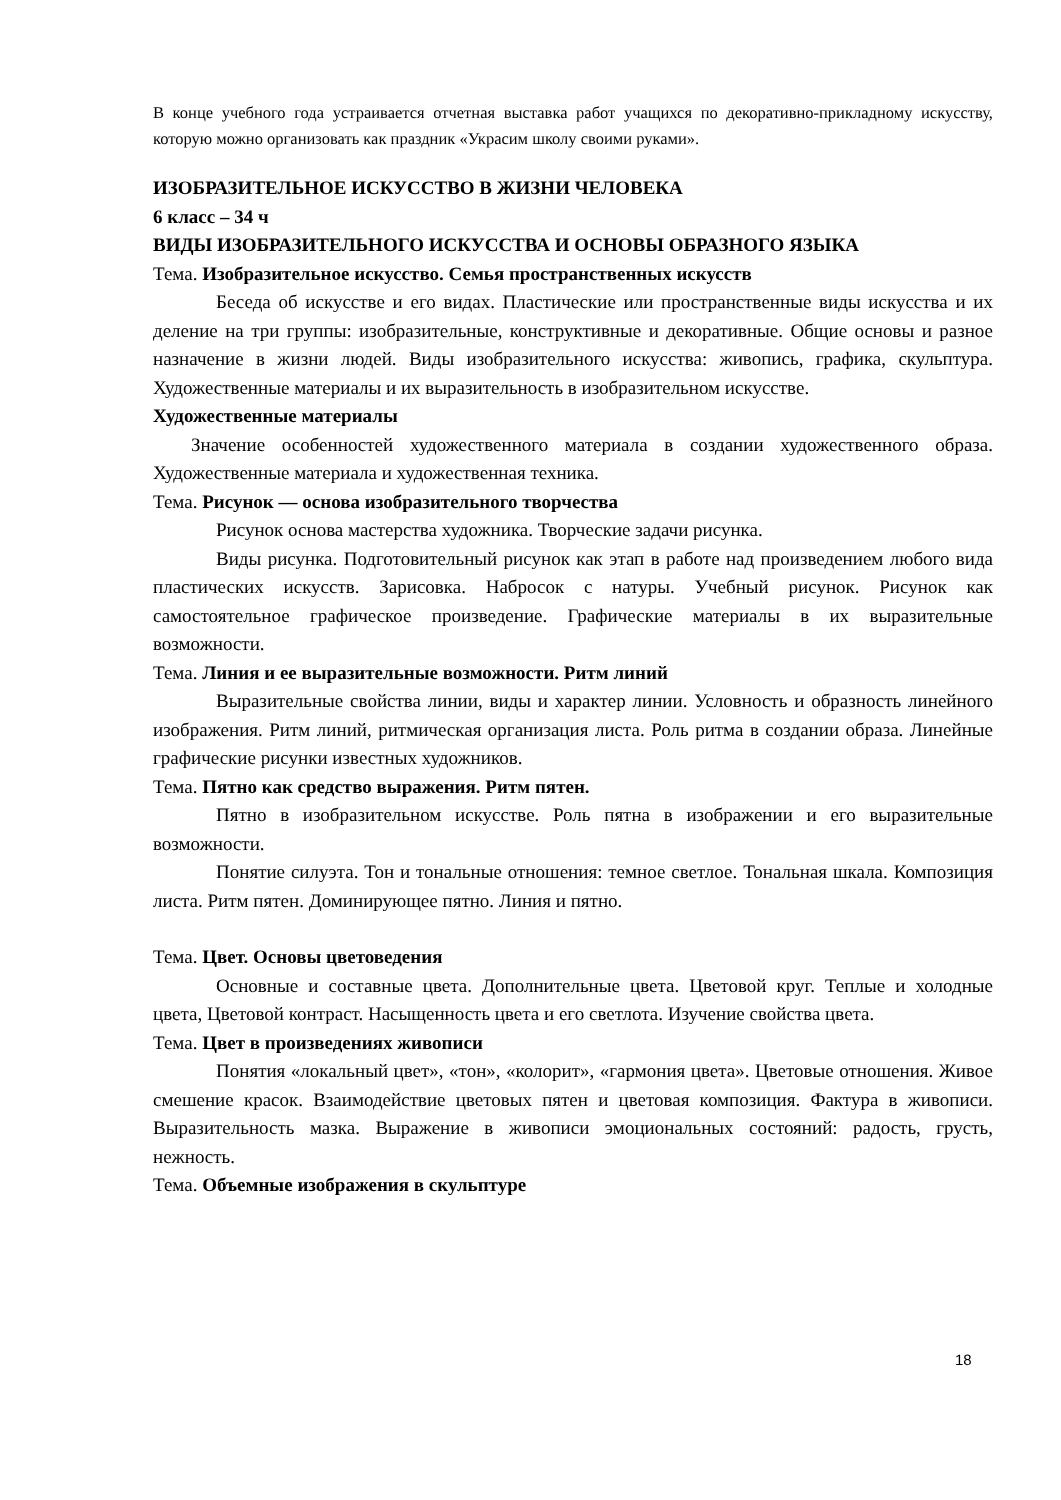В конце учебного года устраивается отчетная выставка работ учащихся по декоративно-прикладному искусству, которую можно организовать как праздник «Украсим школу своими руками».
ИЗОБРАЗИТЕЛЬНОЕ ИСКУССТВО В ЖИЗНИ ЧЕЛОВЕКА
6 класс – 34 ч
ВИДЫ ИЗОБРАЗИТЕЛЬНОГО ИСКУССТВА И ОСНОВЫ ОБРАЗНОГО ЯЗЫКА
Тема. Изобразительное искусство. Семья пространственных искусств
Беседа об искусстве и его видах. Пластические или пространственные виды искусства и их деление на три группы: изобразительные, конструктивные и декоративные. Общие основы и разное назначение в жизни людей. Виды изобразительного искусства: живопись, графика, скульптура. Художественные материалы и их выразительность в изобразительном искусстве.
Художественные материалы
Значение особенностей художественного материала в создании художественного образа. Художественные материала и художественная техника.
Тема. Рисунок — основа изобразительного творчества
Рисунок основа мастерства художника. Творческие задачи рисунка.
Виды рисунка. Подготовительный рисунок как этап в работе над произведением любого вида пластических искусств. Зарисовка. Набросок с натуры. Учебный рисунок. Рисунок как самостоятельное графическое произведение. Графические материалы в их выразительные возможности.
Тема. Линия и ее выразительные возможности. Ритм линий
Выразительные свойства линии, виды и характер линии. Условность и образность линейного изображения. Ритм линий, ритмическая организация листа. Роль ритма в создании образа. Линейные графические рисунки известных художников.
Тема. Пятно как средство выражения. Ритм пятен.
Пятно в изобразительном искусстве. Роль пятна в изображении и его выразительные возможности.
Понятие силуэта. Тон и тональные отношения: темное светлое. Тональная шкала. Композиция листа. Ритм пятен. Доминирующее пятно. Линия и пятно.
Тема. Цвет. Основы цветоведения
Основные и составные цвета. Дополнительные цвета. Цветовой круг. Теплые и холодные цвета, Цветовой контраст. Насыщенность цвета и его светлота. Изучение свойства цвета.
Тема. Цвет в произведениях живописи
Понятия «локальный цвет», «тон», «колорит», «гармония цвета». Цветовые отношения. Живое смешение красок. Взаимодействие цветовых пятен и цветовая композиция. Фактура в живописи. Выразительность мазка. Выражение в живописи эмоциональных состояний: радость, грусть, нежность.
Тема. Объемные изображения в скульптуре
18